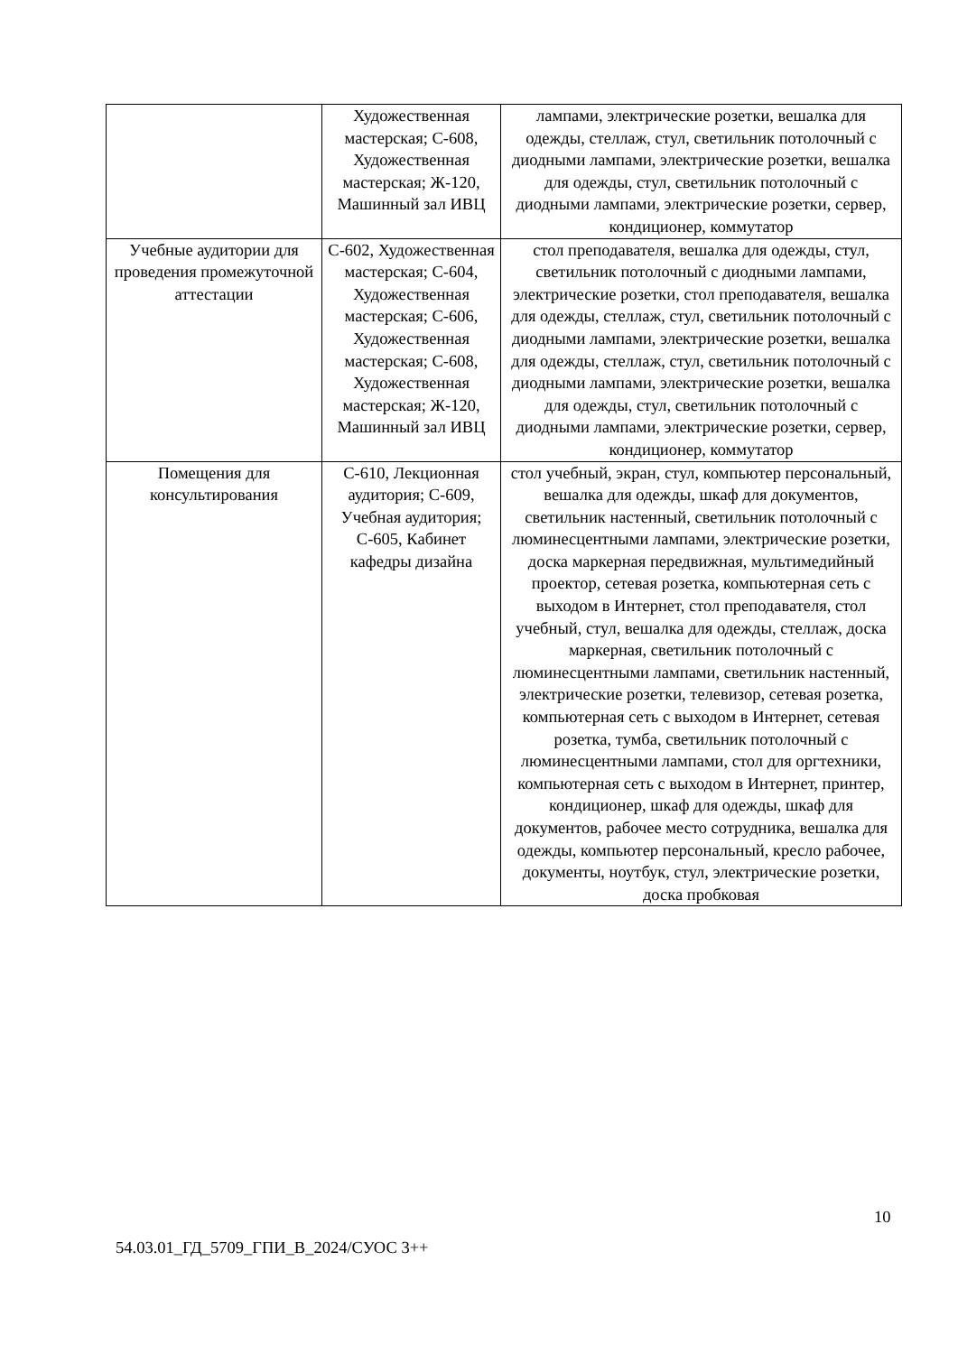| | Художественная мастерская; С-608, Художественная мастерская; Ж-120, Машинный зал ИВЦ | лампами, электрические розетки, вешалка для одежды, стеллаж, стул, светильник потолочный с диодными лампами, электрические розетки, вешалка для одежды, стул, светильник потолочный с диодными лампами, электрические розетки, сервер, кондиционер, коммутатор |
| Учебные аудитории для проведения промежуточной аттестации | С-602, Художественная мастерская; С-604, Художественная мастерская; С-606, Художественная мастерская; С-608, Художественная мастерская; Ж-120, Машинный зал ИВЦ | стол преподавателя, вешалка для одежды, стул, светильник потолочный с диодными лампами, электрические розетки, стол преподавателя, вешалка для одежды, стеллаж, стул, светильник потолочный с диодными лампами, электрические розетки, вешалка для одежды, стеллаж, стул, светильник потолочный с диодными лампами, электрические розетки, вешалка для одежды, стул, светильник потолочный с диодными лампами, электрические розетки, сервер, кондиционер, коммутатор |
| Помещения для консультирования | С-610, Лекционная аудитория; С-609, Учебная аудитория; С-605, Кабинет кафедры дизайна | стол учебный, экран, стул, компьютер персональный, вешалка для одежды, шкаф для документов, светильник настенный, светильник потолочный с люминесцентными лампами, электрические розетки, доска маркерная передвижная, мультимедийный проектор, сетевая розетка, компьютерная сеть с выходом в Интернет, стол преподавателя, стол учебный, стул, вешалка для одежды, стеллаж, доска маркерная, светильник потолочный с люминесцентными лампами, светильник настенный, электрические розетки, телевизор, сетевая розетка, компьютерная сеть с выходом в Интернет, сетевая розетка, тумба, светильник потолочный с люминесцентными лампами, стол для оргтехники, компьютерная сеть с выходом в Интернет, принтер, кондиционер, шкаф для одежды, шкаф для документов, рабочее место сотрудника, вешалка для одежды, компьютер персональный, кресло рабочее, документы, ноутбук, стул, электрические розетки, доска пробковая |
10
54.03.01_ГД_5709_ГПИ_В_2024/СУОС 3++